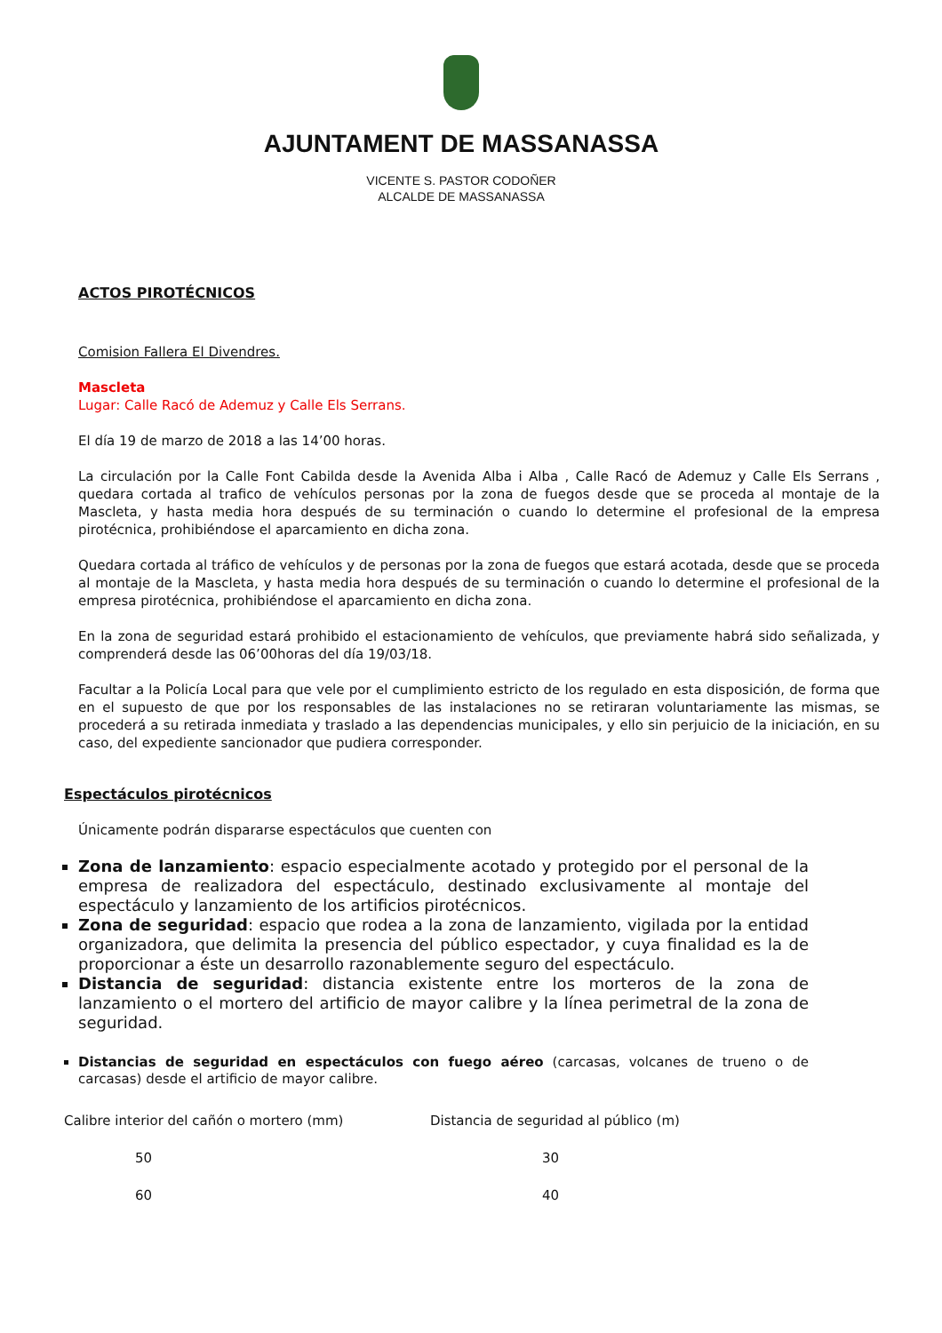AJUNTAMENT DE MASSANASSA
VICENTE S. PASTOR CODOÑER
ALCALDE DE MASSANASSA
ACTOS PIROTÉCNICOS
Comision Fallera El Divendres.
Mascleta
Lugar: Calle Racó de Ademuz y Calle Els Serrans.
El día 19 de marzo de 2018 a las 14’00 horas.
La circulación por la Calle Font Cabilda desde la Avenida Alba i Alba , Calle Racó de Ademuz y Calle Els Serrans , quedara cortada al trafico de vehículos personas por la zona de fuegos desde que se proceda al montaje de la Mascleta, y hasta media hora después de su terminación o cuando lo determine el profesional de la empresa pirotécnica, prohibiéndose el aparcamiento en dicha zona.
Quedara cortada al tráfico de vehículos y de personas por la zona de fuegos que estará acotada, desde que se proceda al montaje de la Mascleta, y hasta media hora después de su terminación o cuando lo determine el profesional de la empresa pirotécnica, prohibiéndose el aparcamiento en dicha zona.
En la zona de seguridad estará prohibido el estacionamiento de vehículos, que previamente habrá sido señalizada, y comprenderá desde las 06’00horas del día 19/03/18.
Facultar a la Policía Local para que vele por el cumplimiento estricto de los regulado en esta disposición, de forma que en el supuesto de que por los responsables de las instalaciones no se retiraran voluntariamente las mismas, se procederá a su retirada inmediata y traslado a las dependencias municipales, y ello sin perjuicio de la iniciación, en su caso, del expediente sancionador que pudiera corresponder.
Espectáculos pirotécnicos
Únicamente podrán dispararse espectáculos que cuenten con
Zona de lanzamiento: espacio especialmente acotado y protegido por el personal de la empresa de realizadora del espectáculo, destinado exclusivamente al montaje del espectáculo y lanzamiento de los artificios pirotécnicos.
Zona de seguridad: espacio que rodea a la zona de lanzamiento, vigilada por la entidad organizadora, que delimita la presencia del público espectador, y cuya finalidad es la de proporcionar a éste un desarrollo razonablemente seguro del espectáculo.
Distancia de seguridad: distancia existente entre los morteros de la zona de lanzamiento o el mortero del artificio de mayor calibre y la línea perimetral de la zona de seguridad.
Distancias de seguridad en espectáculos con fuego aéreo (carcasas, volcanes de trueno o de carcasas) desde el artificio de mayor calibre.
| Calibre interior del cañón o mortero (mm) | Distancia de seguridad al público (m) |
| --- | --- |
| 50 | 30 |
| 60 | 40 |